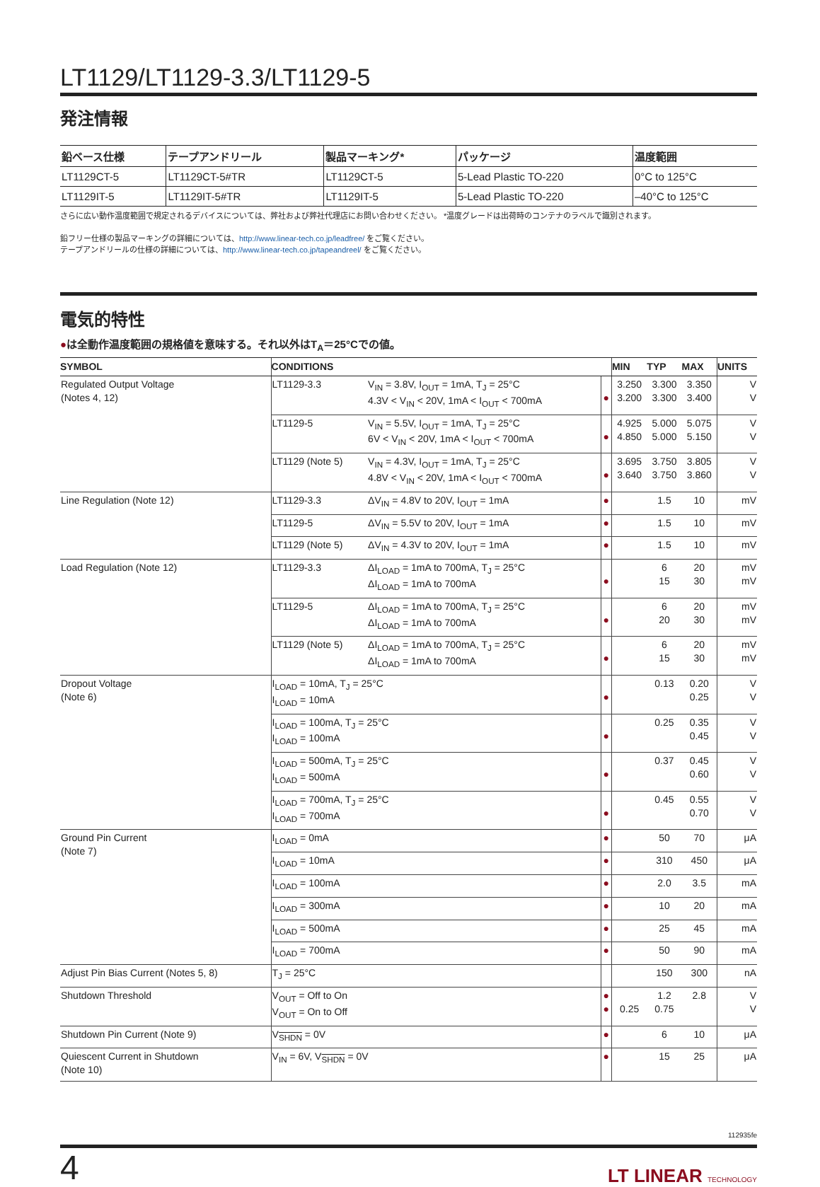LT1129/LT1129-3.3/LT1129-5
発注情報
| 鉛ベース仕様 | テープアンドリール | 製品マーキング* | パッケージ | 温度範囲 |
| --- | --- | --- | --- | --- |
| LT1129CT-5 | LT1129CT-5#TR | LT1129CT-5 | 5-Lead Plastic TO-220 | 0°C to 125°C |
| LT1129IT-5 | LT1129IT-5#TR | LT1129IT-5 | 5-Lead Plastic TO-220 | –40°C to 125°C |
さらに広い動作温度範囲で規定されるデバイスについては、弊社および弊社代理店にお問い合わせください。 *温度グレードは出荷時のコンテナのラベルで識別されます。
鉛フリー仕様の製品マーキングの詳細については、http://www.linear-tech.co.jp/leadfree/ をご覧ください。
テープアンドリールの仕様の詳細については、http://www.linear-tech.co.jp/tapeandreel/ をご覧ください。
電気的特性
●は全動作温度範囲の規格値を意味する。それ以外はT<sub>A</sub>＝25°Cでの値。
| SYMBOL | CONDITIONS | | | MIN | TYP | MAX | UNITS |
| --- | --- | --- | --- | --- | --- | --- | --- |
| Regulated Output Voltage (Notes 4, 12) | LT1129-3.3 | V<sub>IN</sub> = 3.8V, I<sub>OUT</sub> = 1mA, T<sub>J</sub> = 25°C 4.3V < V<sub>IN</sub> < 20V, 1mA < I<sub>OUT</sub> < 700mA | ● | 3.250 3.200 | 3.300 3.300 | 3.350 3.400 | V V |
| | LT1129-5 | V<sub>IN</sub> = 5.5V, I<sub>OUT</sub> = 1mA, T<sub>J</sub> = 25°C 6V < V<sub>IN</sub> < 20V, 1mA < I<sub>OUT</sub> < 700mA | ● | 4.925 4.850 | 5.000 5.000 | 5.075 5.150 | V V |
| | LT1129 (Note 5) | V<sub>IN</sub> = 4.3V, I<sub>OUT</sub> = 1mA, T<sub>J</sub> = 25°C 4.8V < V<sub>IN</sub> < 20V, 1mA < I<sub>OUT</sub> < 700mA | ● | 3.695 3.640 | 3.750 3.750 | 3.805 3.860 | V V |
| Line Regulation (Note 12) | LT1129-3.3 | ΔV<sub>IN</sub> = 4.8V to 20V, I<sub>OUT</sub> = 1mA | ● | | 1.5 | 10 | mV |
| | LT1129-5 | ΔV<sub>IN</sub> = 5.5V to 20V, I<sub>OUT</sub> = 1mA | ● | | 1.5 | 10 | mV |
| | LT1129 (Note 5) | ΔV<sub>IN</sub> = 4.3V to 20V, I<sub>OUT</sub> = 1mA | ● | | 1.5 | 10 | mV |
| Load Regulation (Note 12) | LT1129-3.3 | ΔI<sub>LOAD</sub> = 1mA to 700mA, T<sub>J</sub> = 25°C ΔI<sub>LOAD</sub> = 1mA to 700mA | ● | | 6 15 | 20 30 | mV mV |
| | LT1129-5 | ΔI<sub>LOAD</sub> = 1mA to 700mA, T<sub>J</sub> = 25°C ΔI<sub>LOAD</sub> = 1mA to 700mA | ● | | 6 20 | 20 30 | mV mV |
| | LT1129 (Note 5) | ΔI<sub>LOAD</sub> = 1mA to 700mA, T<sub>J</sub> = 25°C ΔI<sub>LOAD</sub> = 1mA to 700mA | ● | | 6 15 | 20 30 | mV mV |
| Dropout Voltage (Note 6) | I<sub>LOAD</sub> = 10mA, T<sub>J</sub> = 25°C I<sub>LOAD</sub> = 10mA | | ● | | 0.13 | 0.20 0.25 | V V |
| | I<sub>LOAD</sub> = 100mA, T<sub>J</sub> = 25°C I<sub>LOAD</sub> = 100mA | | ● | | 0.25 | 0.35 0.45 | V V |
| | I<sub>LOAD</sub> = 500mA, T<sub>J</sub> = 25°C I<sub>LOAD</sub> = 500mA | | ● | | 0.37 | 0.45 0.60 | V V |
| | I<sub>LOAD</sub> = 700mA, T<sub>J</sub> = 25°C I<sub>LOAD</sub> = 700mA | | ● | | 0.45 | 0.55 0.70 | V V |
| Ground Pin Current (Note 7) | I<sub>LOAD</sub> = 0mA | | ● | | 50 | 70 | μA |
| | I<sub>LOAD</sub> = 10mA | | ● | | 310 | 450 | μA |
| | I<sub>LOAD</sub> = 100mA | | ● | | 2.0 | 3.5 | mA |
| | I<sub>LOAD</sub> = 300mA | | ● | | 10 | 20 | mA |
| | I<sub>LOAD</sub> = 500mA | | ● | | 25 | 45 | mA |
| | I<sub>LOAD</sub> = 700mA | | ● | | 50 | 90 | mA |
| Adjust Pin Bias Current (Notes 5, 8) | T<sub>J</sub> = 25°C | | | | 150 | 300 | nA |
| Shutdown Threshold | V<sub>OUT</sub> = Off to On V<sub>OUT</sub> = On to Off | | ● ● | 0.25 | 1.2 0.75 | 2.8 | V V |
| Shutdown Pin Current (Note 9) | V<sub>SHDN</sub> = 0V | | ● | | 6 | 10 | μA |
| Quiescent Current in Shutdown (Note 10) | V<sub>IN</sub> = 6V, V<sub>SHDN</sub> = 0V | | ● | | 15 | 25 | μA |
112935fe
4 LT LINEAR TECHNOLOGY